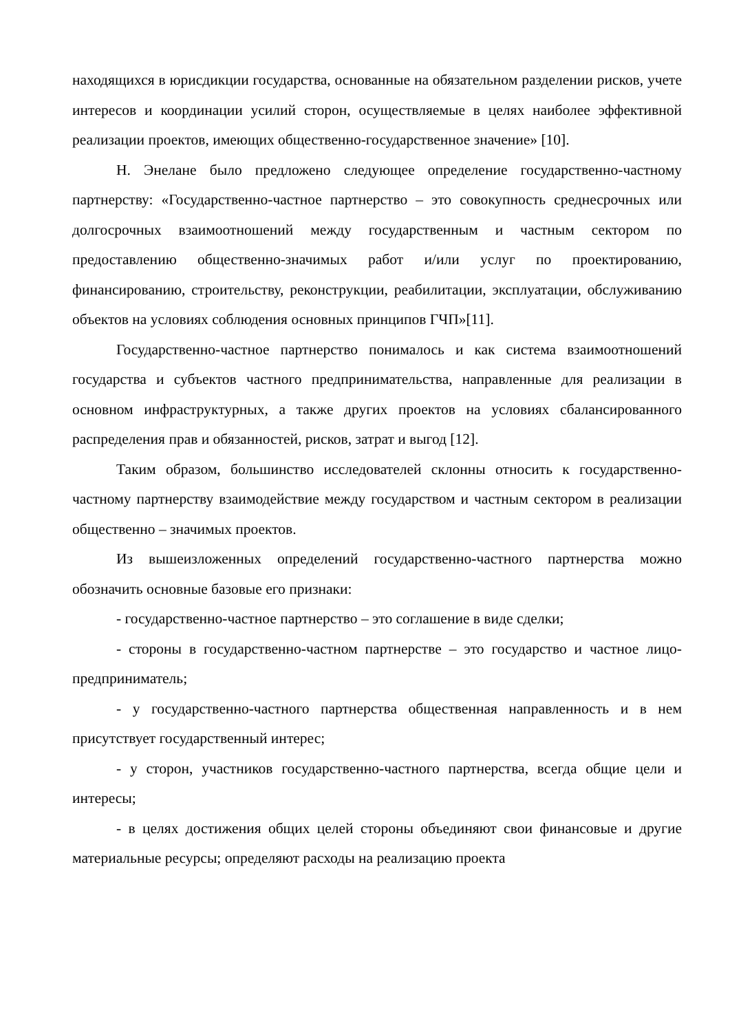находящихся в юрисдикции государства, основанные на обязательном разделении рисков, учете интересов и координации усилий сторон, осуществляемые в целях наиболее эффективной реализации проектов, имеющих общественно-государственное значение» [10].
Н. Энелане было предложено следующее определение государственно-частному партнерству: «Государственно-частное партнерство – это совокупность среднесрочных или долгосрочных взаимоотношений между государственным и частным сектором по предоставлению общественно-значимых работ и/или услуг по проектированию, финансированию, строительству, реконструкции, реабилитации, эксплуатации, обслуживанию объектов на условиях соблюдения основных принципов ГЧП»[11].
Государственно-частное партнерство понималось и как система взаимоотношений государства и субъектов частного предпринимательства, направленные для реализации в основном инфраструктурных, а также других проектов на условиях сбалансированного распределения прав и обязанностей, рисков, затрат и выгод [12].
Таким образом, большинство исследователей склонны относить к государственно-частному партнерству взаимодействие между государством и частным сектором в реализации общественно – значимых проектов.
Из вышеизложенных определений государственно-частного партнерства можно обозначить основные базовые его признаки:
- государственно-частное партнерство – это соглашение в виде сделки;
- стороны в государственно-частном партнерстве – это государство и частное лицо-предприниматель;
- у государственно-частного партнерства общественная направленность и в нем присутствует государственный интерес;
- у сторон, участников государственно-частного партнерства, всегда общие цели и интересы;
- в целях достижения общих целей стороны объединяют свои финансовые и другие материальные ресурсы; определяют расходы на реализацию проекта